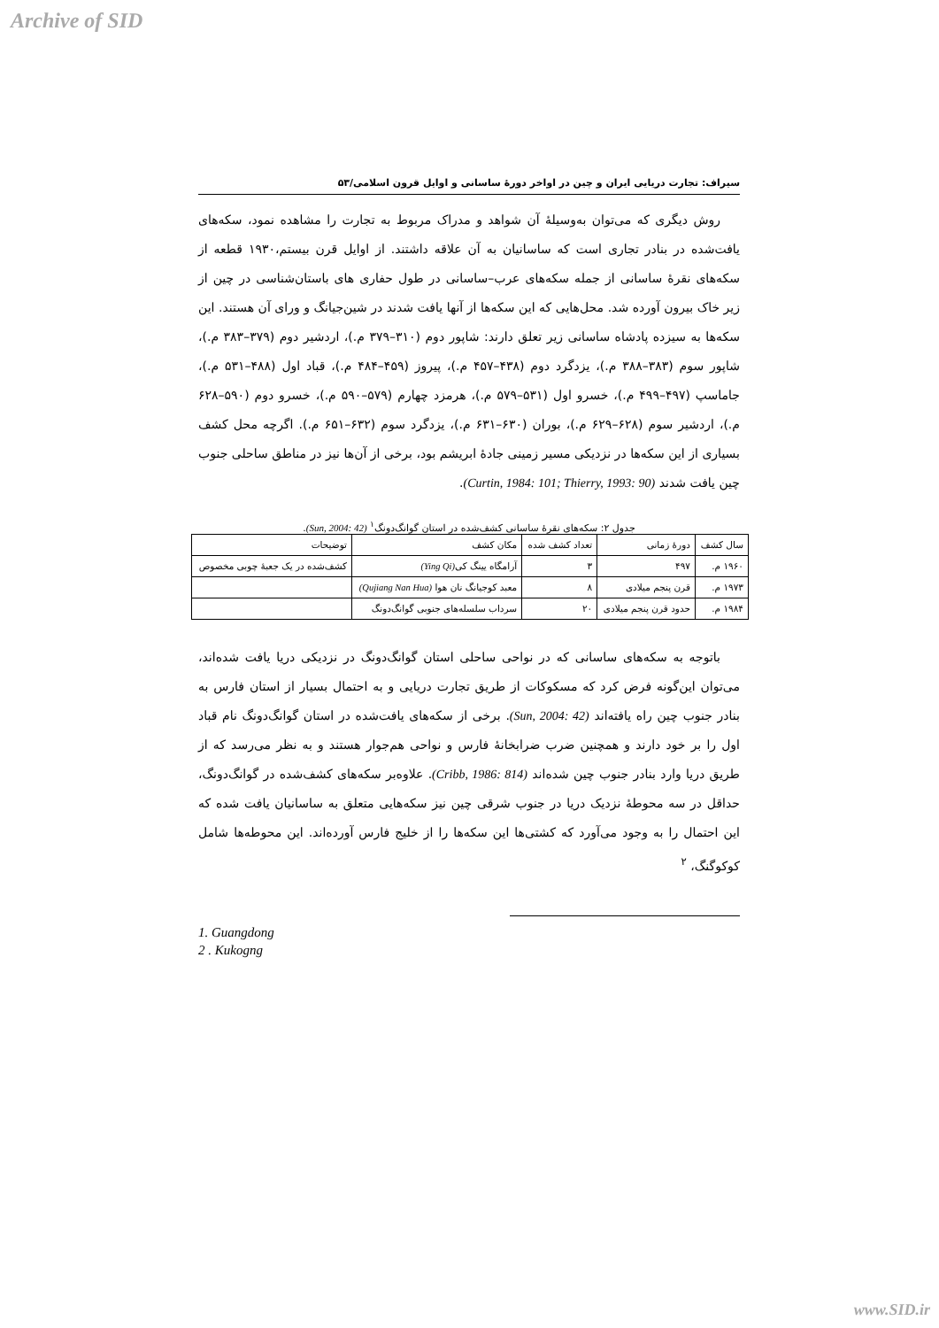Archive of SID
سیراف: تجارت دریایی ایران و چین در اواخر دورهٔ ساسانی و اوایل قرون اسلامی/۵۳
روش دیگری که می‌توان به‌وسیلهٔ آن شواهد و مدراک مربوط به تجارت را مشاهده نمود، سکه‌های یافت‌شده در بنادر تجاری است که ساسانیان به آن علاقه داشتند. از اوایل قرن بیستم،۱۹۳۰ قطعه از سکه‌های نقرهٔ ساسانی از جمله سکه‌های عرب–ساسانی در طول حفاری های باستان‌شناسی در چین از زیر خاک بیرون آورده شد. محل‌هایی که این سکه‌ها از آنها یافت شدند در شین‌جیانگ و ورای آن هستند. این سکه‌ها به سیزده پادشاه ساسانی زیر تعلق دارند: شاپور دوم (۳۱۰–۳۷۹ م.)، اردشیر دوم (۳۷۹–۳۸۳ م.)، شاپور سوم (۳۸۳–۳۸۸ م.)، یزدگرد دوم (۴۳۸–۴۵۷ م.)، پیروز (۴۵۹–۴۸۴ م.)، قباد اول (۴۸۸–۵۳۱ م.)، جاماسپ (۴۹۷–۴۹۹ م.)، خسرو اول (۵۳۱–۵۷۹ م.)، هرمزد چهارم (۵۷۹–۵۹۰ م.)، خسرو دوم (۵۹۰–۶۲۸ م.)، اردشیر سوم (۶۲۸–۶۲۹ م.)، بوران (۶۳۰–۶۳۱ م.)، یزدگرد سوم (۶۳۲–۶۵۱ م.). اگرچه محل کشف بسیاری از این سکه‌ها در نزدیکی مسیر زمینی جادهٔ ابریشم بود، برخی از آن‌ها نیز در مناطق ساحلی جنوب چین یافت شدند (Curtin, 1984: 101; Thierry, 1993: 90).
جدول ۲: سکه‌های نقرهٔ ساسانی کشف‌شده در استان گوانگ‌دونگ<sup>۱</sup> (Sun, 2004: 42).
| سال کشف | دورهٔ زمانی | تعداد کشف شده | مکان کشف | توضیحات |
| --- | --- | --- | --- | --- |
| ۱۹۶۰ م. | ۴۹۷ | ۳ | آرامگاه یینگ کی (Ying Qi) | کشف‌شده در یک جعبهٔ چوبی مخصوص |
| ۱۹۷۳ م. | قرن پنجم میلادی | ۸ | معبد کوجیانگ نان هوا (Qujiang Nan Hua) | |
| ۱۹۸۴ م. | حدود قرن پنجم میلادی | ۲۰ | سرداب سلسله‌های جنوبی گوانگ‌دونگ | |
باتوجه به سکه‌های ساسانی که در نواحی ساحلی استان گوانگ‌دونگ در نزدیکی دریا یافت شده‌اند، می‌توان این‌گونه فرض کرد که مسکوکات از طریق تجارت دریایی و به احتمال بسیار از استان فارس به بنادر جنوب چین راه یافته‌اند (Sun, 2004: 42). برخی از سکه‌های یافت‌شده در استان گوانگ‌دونگ نام قباد اول را بر خود دارند و همچنین ضرب ضرابخانهٔ فارس و نواحی هم‌جوار هستند و به نظر می‌رسد که از طریق دریا وارد بنادر جنوب چین شده‌اند (Cribb, 1986: 814). علاوه‌بر سکه‌های کشف‌شده در گوانگ‌دونگ، حداقل در سه محوطهٔ نزدیک دریا در جنوب شرقی چین نیز سکه‌هایی متعلق به ساسانیان یافت شده که این احتمال را به وجود می‌آورد که کشتی‌ها این سکه‌ها را از خلیج فارس آورده‌اند. این محوطه‌ها شامل کوکوگنگ، <sup>۲</sup>
1. Guangdong
2 . Kukogng
www.SID.ir